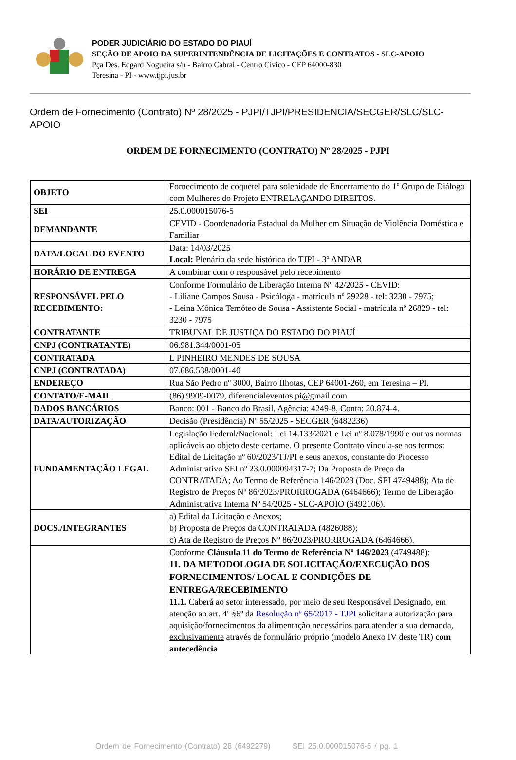PODER JUDICIÁRIO DO ESTADO DO PIAUÍ
SEÇÃO DE APOIO DA SUPERINTENDÊNCIA DE LICITAÇÕES E CONTRATOS - SLC-APOIO
Pça Des. Edgard Nogueira s/n - Bairro Cabral - Centro Cívico - CEP 64000-830
Teresina - PI - www.tjpi.jus.br
Ordem de Fornecimento (Contrato) Nº 28/2025 - PJPI/TJPI/PRESIDENCIA/SECGER/SLC/SLC-APOIO
ORDEM DE FORNECIMENTO (CONTRATO) Nº 28/2025 - PJPI
| OBJETO | Fornecimento de coquetel para solenidade de Encerramento do 1º Grupo de Diálogo com Mulheres do Projeto ENTRELAÇANDO DIREITOS. |
| SEI | 25.0.000015076-5 |
| DEMANDANTE | CEVID - Coordenadoria Estadual da Mulher em Situação de Violência Doméstica e Familiar |
| DATA/LOCAL DO EVENTO | Data: 14/03/2025 Local: Plenário da sede histórica do TJPI - 3º ANDAR |
| HORÁRIO DE ENTREGA | A combinar com o responsável pelo recebimento |
| RESPONSÁVEL PELO RECEBIMENTO: | Conforme Formulário de Liberação Interna Nº 42/2025 - CEVID: - Liliane Campos Sousa - Psicóloga - matrícula nº 29228 - tel: 3230 - 7975; - Leina Mônica Temóteo de Sousa - Assistente Social - matrícula nº 26829 - tel: 3230 - 7975 |
| CONTRATANTE | TRIBUNAL DE JUSTIÇA DO ESTADO DO PIAUÍ |
| CNPJ (CONTRATANTE) | 06.981.344/0001-05 |
| CONTRATADA | L PINHEIRO MENDES DE SOUSA |
| CNPJ (CONTRATADA) | 07.686.538/0001-40 |
| ENDEREÇO | Rua São Pedro nº 3000, Bairro Ilhotas, CEP 64001-260, em Teresina – PI. |
| CONTATO/E-MAIL | (86) 9909-0079, diferencialeventos.pi@gmail.com |
| DADOS BANCÁRIOS | Banco: 001 - Banco do Brasil, Agência: 4249-8, Conta: 20.874-4. |
| DATA/AUTORIZAÇÃO | Decisão (Presidência) Nº 55/2025 - SECGER (6482236) |
| FUNDAMENTAÇÃO LEGAL | Legislação Federal/Nacional: Lei 14.133/2021 e Lei nº 8.078/1990 e outras normas aplicáveis ao objeto deste certame. O presente Contrato vincula-se aos termos: Edital de Licitação nº 60/2023/TJ/PI e seus anexos, constante do Processo Administrativo SEI nº 23.0.000094317-7; Da Proposta de Preço da CONTRATADA; Ao Termo de Referência 146/2023 (Doc. SEI 4749488); Ata de Registro de Preços Nº 86/2023/PRORROGADA (6464666); Termo de Liberação Administrativa Interna Nº 54/2025 - SLC-APOIO (6492106). |
| DOCS./INTEGRANTES | a) Edital da Licitação e Anexos; b) Proposta de Preços da CONTRATADA (4826088); c) Ata de Registro de Preços Nº 86/2023/PRORROGADA (6464666). |
| | Conforme Cláusula 11 do Termo de Referência Nº 146/2023 (4749488): 11. DA METODOLOGIA DE SOLICITAÇÃO/EXECUÇÃO DOS FORNECIMENTOS/ LOCAL E CONDIÇÕES DE ENTREGA/RECEBIMENTO 11.1. Caberá ao setor interessado, por meio de seu Responsável Designado, em atenção ao art. 4º §6º da Resolução nº 65/2017 - TJPI solicitar a autorização para aquisição/fornecimentos da alimentação necessários para atender a sua demanda, exclusivamente através de formulário próprio (modelo Anexo IV deste TR) com antecedência |
Ordem de Fornecimento (Contrato) 28 (6492279) SEI 25.0.000015076-5 / pg. 1